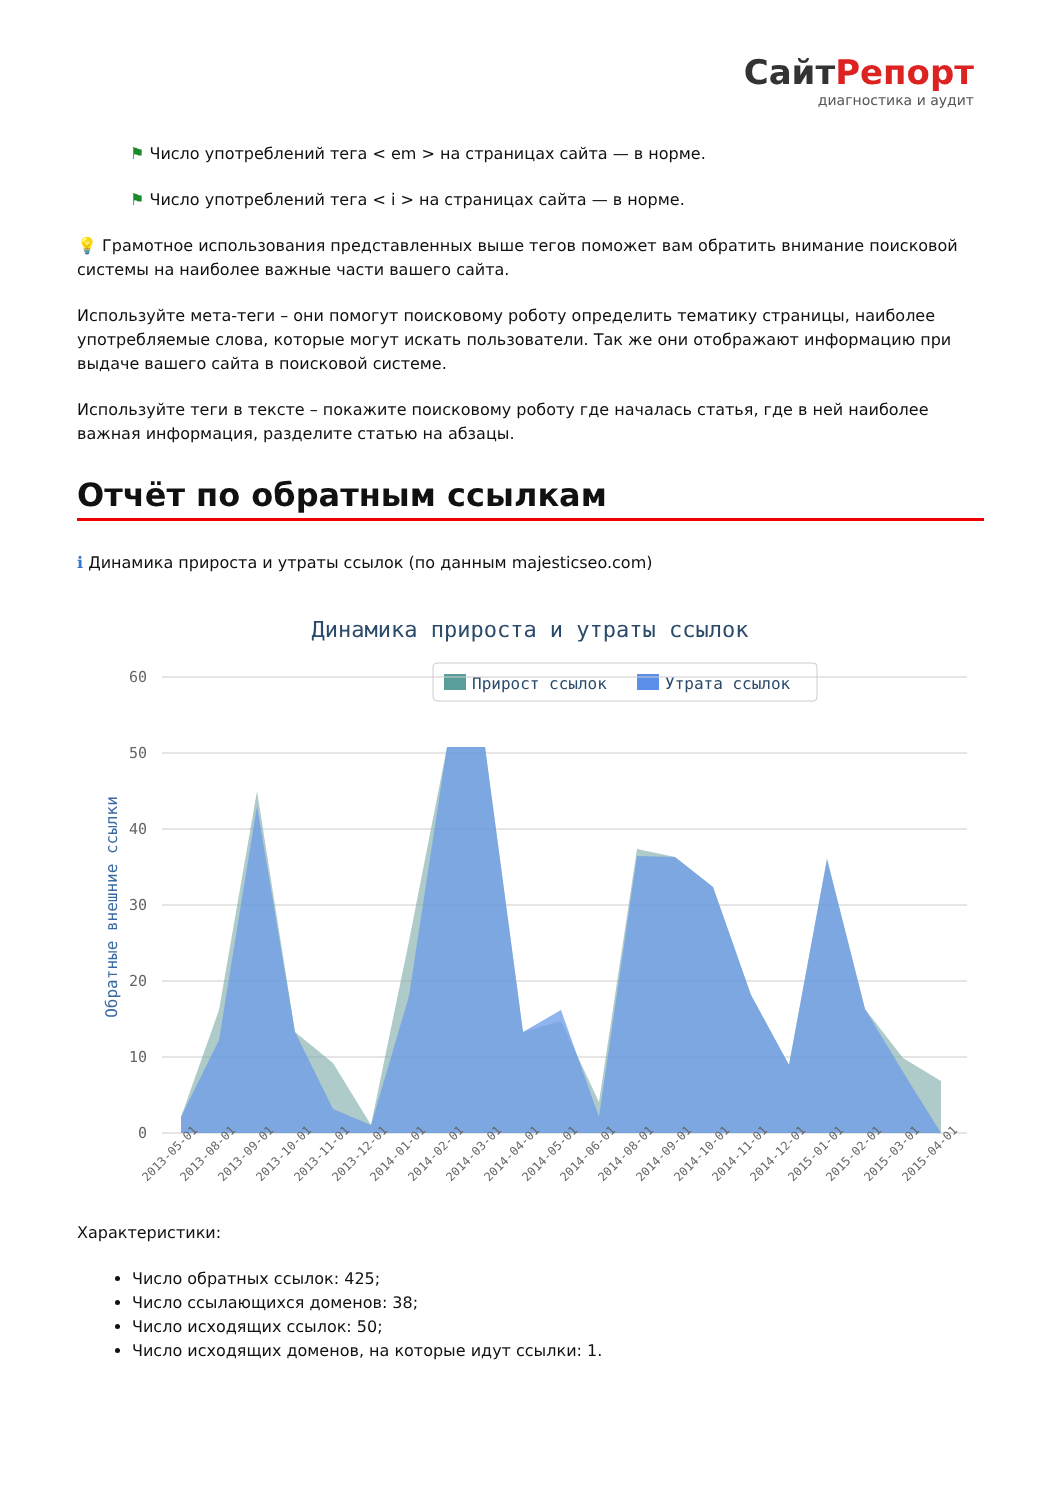СайтРепорт
диагностика и аудит
⚑ Число употреблений тега < em > на страницах сайта — в норме.
⚑ Число употреблений тега < i > на страницах сайта — в норме.
💡 Грамотное использования представленных выше тегов поможет вам обратить внимание поисковой системы на наиболее важные части вашего сайта.
Используйте мета-теги – они помогут поисковому роботу определить тематику страницы, наиболее употребляемые слова, которые могут искать пользователи. Так же они отображают информацию при выдаче вашего сайта в поисковой системе.
Используйте теги в тексте – покажите поисковому роботу где началась статья, где в ней наиболее важная информация, разделите статью на абзацы.
Отчёт по обратным ссылкам
ℹ Динамика прироста и утраты ссылок (по данным majesticseo.com)
Динамика прироста и утраты ссылок
Прирост ссылок
Утрата ссылок
60
50
40
30
20
10
0
Обратные внешние ссылки
2013-05-01
2013-08-01
2013-09-01
2013-10-01
2013-11-01
2013-12-01
2014-01-01
2014-02-01
2014-03-01
2014-04-01
2014-05-01
2014-06-01
2014-08-01
2014-09-01
2014-10-01
2014-11-01
2014-12-01
2015-01-01
2015-02-01
2015-03-01
2015-04-01
Характеристики:
Число обратных ссылок: 425;
Число ссылающихся доменов: 38;
Число исходящих ссылок: 50;
Число исходящих доменов, на которые идут ссылки: 1.